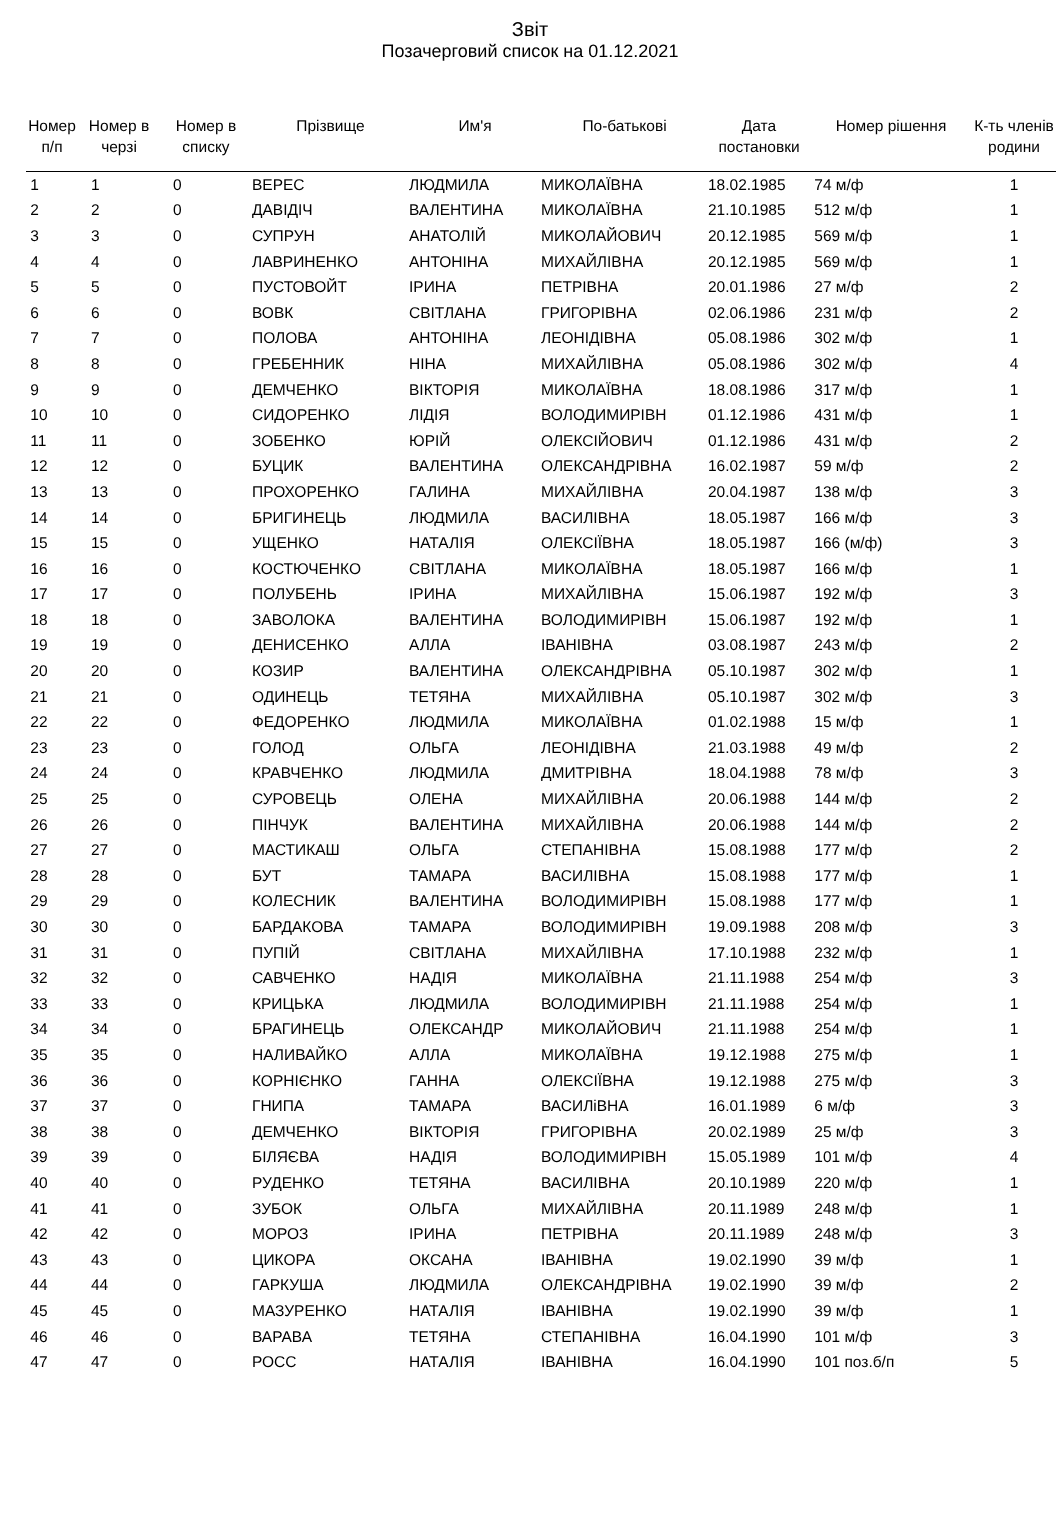Звіт
Позачерговий список на 01.12.2021
| Номер п/п | Номер в черзі | Номер в списку | Прізвище | Им'я | По-батькові | Дата постановки | Номер рішення | К-ть членів родини |
| --- | --- | --- | --- | --- | --- | --- | --- | --- |
| 1 | 1 | 0 | ВЕРЕС | ЛЮДМИЛА | МИКОЛАЇВНА | 18.02.1985 | 74 м/ф | 1 |
| 2 | 2 | 0 | ДАВІДІЧ | ВАЛЕНТИНА | МИКОЛАЇВНА | 21.10.1985 | 512 м/ф | 1 |
| 3 | 3 | 0 | СУПРУН | АНАТОЛІЙ | МИКОЛАЙОВИЧ | 20.12.1985 | 569 м/ф | 1 |
| 4 | 4 | 0 | ЛАВРИНЕНКО | АНТОНІНА | МИХАЙЛІВНА | 20.12.1985 | 569 м/ф | 1 |
| 5 | 5 | 0 | ПУСТОВОЙТ | ІРИНА | ПЕТРІВНА | 20.01.1986 | 27 м/ф | 2 |
| 6 | 6 | 0 | ВОВК | СВІТЛАНА | ГРИГОРІВНА | 02.06.1986 | 231 м/ф | 2 |
| 7 | 7 | 0 | ПОЛОВА | АНТОНІНА | ЛЕОНІДІВНА | 05.08.1986 | 302 м/ф | 1 |
| 8 | 8 | 0 | ГРЕБЕННИК | НІНА | МИХАЙЛІВНА | 05.08.1986 | 302 м/ф | 4 |
| 9 | 9 | 0 | ДЕМЧЕНКО | ВІКТОРІЯ | МИКОЛАЇВНА | 18.08.1986 | 317 м/ф | 1 |
| 10 | 10 | 0 | СИДОРЕНКО | ЛІДІЯ | ВОЛОДИМИРІВН | 01.12.1986 | 431 м/ф | 1 |
| 11 | 11 | 0 | ЗОБЕНКО | ЮРІЙ | ОЛЕКСІЙОВИЧ | 01.12.1986 | 431 м/ф | 2 |
| 12 | 12 | 0 | БУЦИК | ВАЛЕНТИНА | ОЛЕКСАНДРІВНА | 16.02.1987 | 59 м/ф | 2 |
| 13 | 13 | 0 | ПРОХОРЕНКО | ГАЛИНА | МИХАЙЛІВНА | 20.04.1987 | 138 м/ф | 3 |
| 14 | 14 | 0 | БРИГИНЕЦЬ | ЛЮДМИЛА | ВАСИЛІВНА | 18.05.1987 | 166 м/ф | 3 |
| 15 | 15 | 0 | УЩЕНКО | НАТАЛІЯ | ОЛЕКСІЇВНА | 18.05.1987 | 166 (м/ф) | 3 |
| 16 | 16 | 0 | КОСТЮЧЕНКО | СВІТЛАНА | МИКОЛАЇВНА | 18.05.1987 | 166 м/ф | 1 |
| 17 | 17 | 0 | ПОЛУБЕНЬ | ІРИНА | МИХАЙЛІВНА | 15.06.1987 | 192 м/ф | 3 |
| 18 | 18 | 0 | ЗАВОЛОКА | ВАЛЕНТИНА | ВОЛОДИМИРІВН | 15.06.1987 | 192 м/ф | 1 |
| 19 | 19 | 0 | ДЕНИСЕНКО | АЛЛА | ІВАНІВНА | 03.08.1987 | 243 м/ф | 2 |
| 20 | 20 | 0 | КОЗИР | ВАЛЕНТИНА | ОЛЕКСАНДРІВНА | 05.10.1987 | 302 м/ф | 1 |
| 21 | 21 | 0 | ОДИНЕЦЬ | ТЕТЯНА | МИХАЙЛІВНА | 05.10.1987 | 302 м/ф | 3 |
| 22 | 22 | 0 | ФЕДОРЕНКО | ЛЮДМИЛА | МИКОЛАЇВНА | 01.02.1988 | 15 м/ф | 1 |
| 23 | 23 | 0 | ГОЛОД | ОЛЬГА | ЛЕОНІДІВНА | 21.03.1988 | 49 м/ф | 2 |
| 24 | 24 | 0 | КРАВЧЕНКО | ЛЮДМИЛА | ДМИТРІВНА | 18.04.1988 | 78 м/ф | 3 |
| 25 | 25 | 0 | СУРОВЕЦЬ | ОЛЕНА | МИХАЙЛІВНА | 20.06.1988 | 144 м/ф | 2 |
| 26 | 26 | 0 | ПІНЧУК | ВАЛЕНТИНА | МИХАЙЛІВНА | 20.06.1988 | 144 м/ф | 2 |
| 27 | 27 | 0 | МАСТИКАШ | ОЛЬГА | СТЕПАНІВНА | 15.08.1988 | 177 м/ф | 2 |
| 28 | 28 | 0 | БУТ | ТАМАРА | ВАСИЛІВНА | 15.08.1988 | 177 м/ф | 1 |
| 29 | 29 | 0 | КОЛЕСНИК | ВАЛЕНТИНА | ВОЛОДИМИРІВН | 15.08.1988 | 177 м/ф | 1 |
| 30 | 30 | 0 | БАРДАКОВА | ТАМАРА | ВОЛОДИМИРІВН | 19.09.1988 | 208 м/ф | 3 |
| 31 | 31 | 0 | ПУПІЙ | СВІТЛАНА | МИХАЙЛІВНА | 17.10.1988 | 232 м/ф | 1 |
| 32 | 32 | 0 | САВЧЕНКО | НАДІЯ | МИКОЛАЇВНА | 21.11.1988 | 254 м/ф | 3 |
| 33 | 33 | 0 | КРИЦЬКА | ЛЮДМИЛА | ВОЛОДИМИРІВН | 21.11.1988 | 254 м/ф | 1 |
| 34 | 34 | 0 | БРАГИНЕЦЬ | ОЛЕКСАНДР | МИКОЛАЙОВИЧ | 21.11.1988 | 254 м/ф | 1 |
| 35 | 35 | 0 | НАЛИВАЙКО | АЛЛА | МИКОЛАЇВНА | 19.12.1988 | 275 м/ф | 1 |
| 36 | 36 | 0 | КОРНІЄНКО | ГАННА | ОЛЕКСІЇВНА | 19.12.1988 | 275 м/ф | 3 |
| 37 | 37 | 0 | ГНИПА | ТАМАРА | ВАСИЛiВНА | 16.01.1989 | 6 м/ф | 3 |
| 38 | 38 | 0 | ДЕМЧЕНКО | ВІКТОРІЯ | ГРИГОРІВНА | 20.02.1989 | 25 м/ф | 3 |
| 39 | 39 | 0 | БІЛЯЄВА | НАДІЯ | ВОЛОДИМИРІВН | 15.05.1989 | 101 м/ф | 4 |
| 40 | 40 | 0 | РУДЕНКО | ТЕТЯНА | ВАСИЛІВНА | 20.10.1989 | 220 м/ф | 1 |
| 41 | 41 | 0 | ЗУБОК | ОЛЬГА | МИХАЙЛІВНА | 20.11.1989 | 248 м/ф | 1 |
| 42 | 42 | 0 | МОРОЗ | ІРИНА | ПЕТРІВНА | 20.11.1989 | 248 м/ф | 3 |
| 43 | 43 | 0 | ЦИКОРА | ОКСАНА | ІВАНІВНА | 19.02.1990 | 39 м/ф | 1 |
| 44 | 44 | 0 | ГАРКУША | ЛЮДМИЛА | ОЛЕКСАНДРІВНА | 19.02.1990 | 39 м/ф | 2 |
| 45 | 45 | 0 | МАЗУРЕНКО | НАТАЛІЯ | ІВАНІВНА | 19.02.1990 | 39 м/ф | 1 |
| 46 | 46 | 0 | ВАРАВА | ТЕТЯНА | СТЕПАНІВНА | 16.04.1990 | 101 м/ф | 3 |
| 47 | 47 | 0 | РОСС | НАТАЛІЯ | ІВАНІВНА | 16.04.1990 | 101 поз.б/п | 5 |